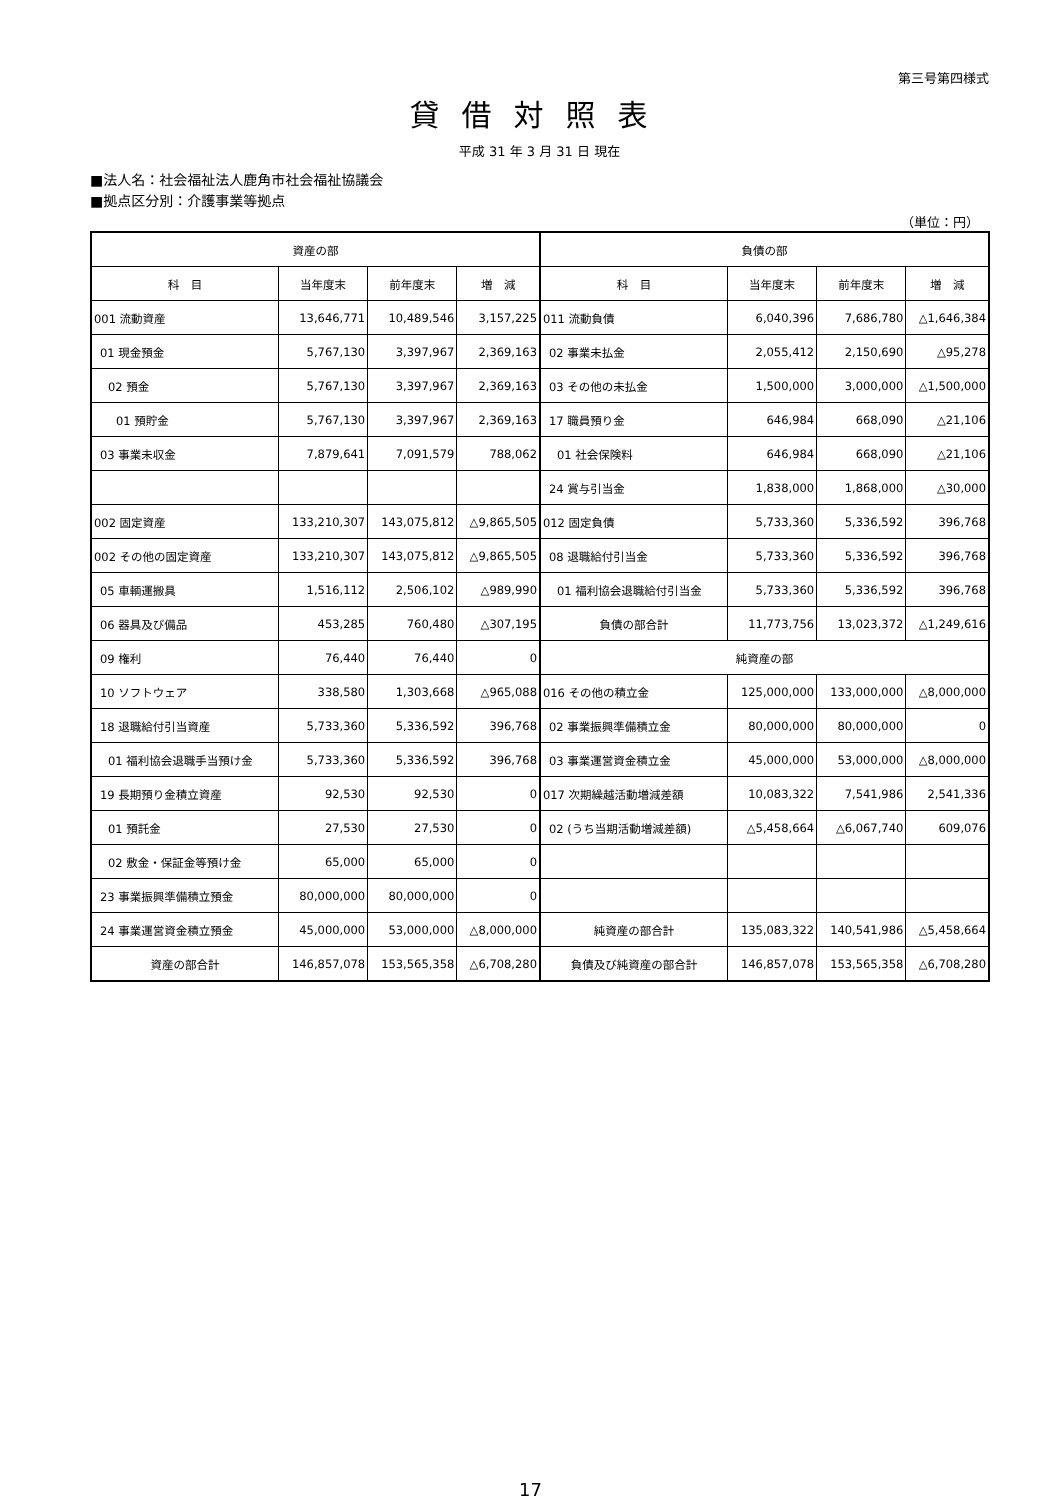第三号第四様式
貸借対照表
平成 31 年 3 月 31 日 現在
■法人名：社会福祉法人鹿角市社会福祉協議会
■拠点区分別：介護事業等拠点
（単位：円）
| 資産の部 | | | | 負債の部 | | | |
| --- | --- | --- | --- | --- | --- | --- | --- |
| 科 目 | 当年度末 | 前年度末 | 増 減 | 科 目 | 当年度末 | 前年度末 | 増 減 |
| 001 流動資産 | 13,646,771 | 10,489,546 | 3,157,225 | 011 流動負債 | 6,040,396 | 7,686,780 | △1,646,384 |
| 01 現金預金 | 5,767,130 | 3,397,967 | 2,369,163 | 02 事業未払金 | 2,055,412 | 2,150,690 | △95,278 |
| 02 預金 | 5,767,130 | 3,397,967 | 2,369,163 | 03 その他の未払金 | 1,500,000 | 3,000,000 | △1,500,000 |
| 01 預貯金 | 5,767,130 | 3,397,967 | 2,369,163 | 17 職員預り金 | 646,984 | 668,090 | △21,106 |
| 03 事業未収金 | 7,879,641 | 7,091,579 | 788,062 | 01 社会保険料 | 646,984 | 668,090 | △21,106 |
| | | | | 24 賞与引当金 | 1,838,000 | 1,868,000 | △30,000 |
| 002 固定資産 | 133,210,307 | 143,075,812 | △9,865,505 | 012 固定負債 | 5,733,360 | 5,336,592 | 396,768 |
| 002 その他の固定資産 | 133,210,307 | 143,075,812 | △9,865,505 | 08 退職給付引当金 | 5,733,360 | 5,336,592 | 396,768 |
| 05 車輌運搬具 | 1,516,112 | 2,506,102 | △989,990 | 01 福利協会退職給付引当金 | 5,733,360 | 5,336,592 | 396,768 |
| 06 器具及び備品 | 453,285 | 760,480 | △307,195 | 負債の部合計 | 11,773,756 | 13,023,372 | △1,249,616 |
| 09 権利 | 76,440 | 76,440 | 0 | 純資産の部 | | | |
| 10 ソフトウェア | 338,580 | 1,303,668 | △965,088 | 016 その他の積立金 | 125,000,000 | 133,000,000 | △8,000,000 |
| 18 退職給付引当資産 | 5,733,360 | 5,336,592 | 396,768 | 02 事業振興準備積立金 | 80,000,000 | 80,000,000 | 0 |
| 01 福利協会退職手当預け金 | 5,733,360 | 5,336,592 | 396,768 | 03 事業運営資金積立金 | 45,000,000 | 53,000,000 | △8,000,000 |
| 19 長期預り金積立資産 | 92,530 | 92,530 | 0 | 017 次期繰越活動増減差額 | 10,083,322 | 7,541,986 | 2,541,336 |
| 01 預託金 | 27,530 | 27,530 | 0 | 02 (うち当期活動増減差額) | △5,458,664 | △6,067,740 | 609,076 |
| 02 敷金・保証金等預け金 | 65,000 | 65,000 | 0 | | | | |
| 23 事業振興準備積立預金 | 80,000,000 | 80,000,000 | 0 | | | | |
| 24 事業運営資金積立預金 | 45,000,000 | 53,000,000 | △8,000,000 | 純資産の部合計 | 135,083,322 | 140,541,986 | △5,458,664 |
| 資産の部合計 | 146,857,078 | 153,565,358 | △6,708,280 | 負債及び純資産の部合計 | 146,857,078 | 153,565,358 | △6,708,280 |
17